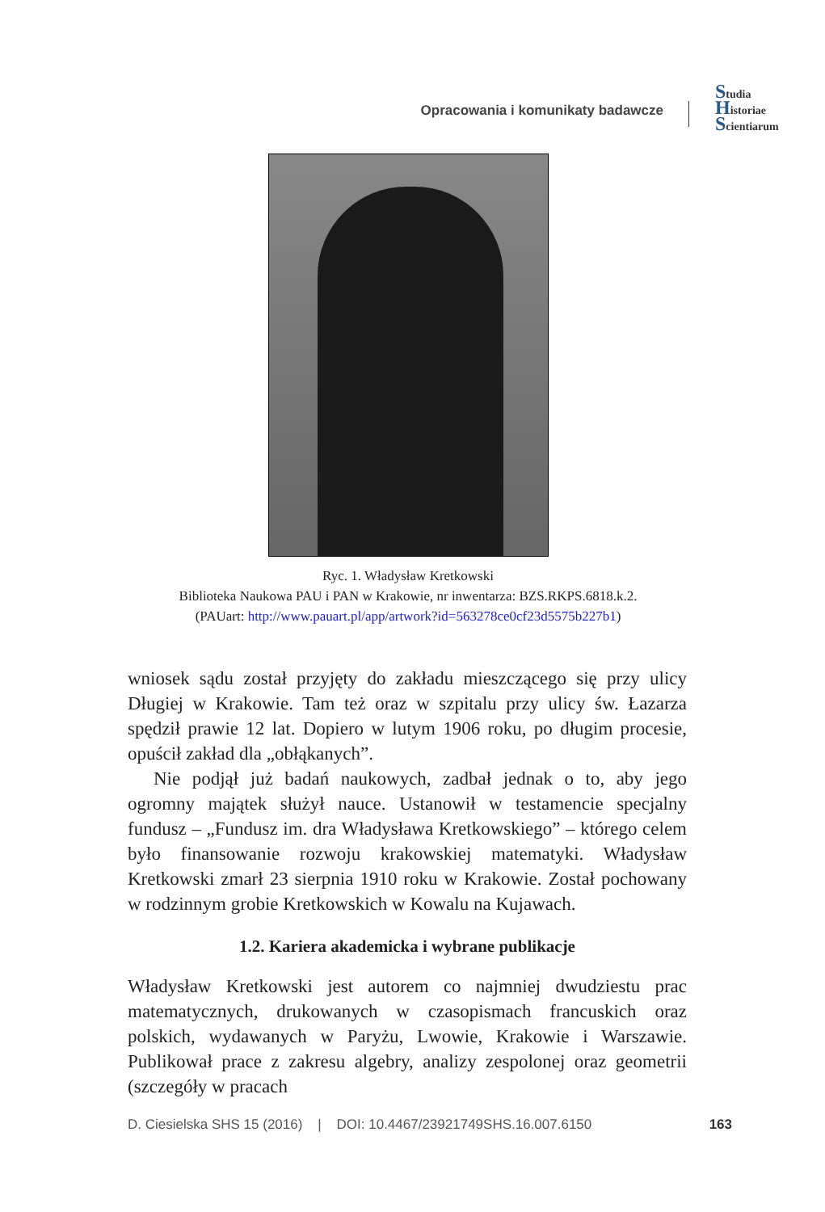Opracowania i komunikaty badawcze
Studia
Historiae
Scientiarum
Ryc. 1. Władysław Kretkowski
Biblioteka Naukowa PAU i PAN w Krakowie, nr inwentarza: BZS.RKPS.6818.k.2.
(PAUart: http://www.pauart.pl/app/artwork?id=563278ce0cf23d5575b227b1)
wniosek sądu został przyjęty do zakładu mieszczącego się przy ulicy Długiej w Krakowie. Tam też oraz w szpitalu przy ulicy św. Łazarza spędził prawie 12 lat. Dopiero w lutym 1906 roku, po długim procesie, opuścił zakład dla „obłąkanych”.
Nie podjął już badań naukowych, zadbał jednak o to, aby jego ogromny majątek służył nauce. Ustanowił w testamencie specjalny fundusz – „Fundusz im. dra Władysława Kretkowskiego” – którego celem było finansowanie rozwoju krakowskiej matematyki. Władysław Kretkowski zmarł 23 sierpnia 1910 roku w Krakowie. Został pochowany w rodzinnym grobie Kretkowskich w Kowalu na Kujawach.
1.2. Kariera akademicka i wybrane publikacje
Władysław Kretkowski jest autorem co najmniej dwudziestu prac matematycznych, drukowanych w czasopismach francuskich oraz polskich, wydawanych w Paryżu, Lwowie, Krakowie i Warszawie. Publikował prace z zakresu algebry, analizy zespolonej oraz geometrii (szczegóły w pracach
D. Ciesielska SHS 15 (2016) | DOI: 10.4467/23921749SHS.16.007.6150 163